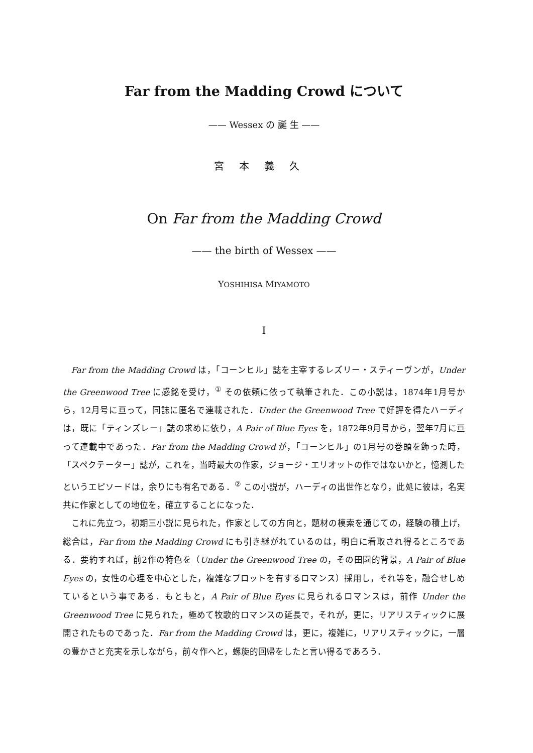Far from the Madding Crowd について
—— Wessex の 誕 生 ——
宮本義久
On Far from the Madding Crowd
—— the birth of Wessex ——
YOSHIHISA MIYAMOTO
I
Far from the Madding Crowd は，「コーンヒル」誌を主宰するレズリー・スティーヴンが，Under the Greenwood Tree に感銘を受け，<sup>①</sup> その依頼に依って執筆された．この小説は，1874年1月号から，12月号に亘って，同誌に匿名で連載された．Under the Greenwood Tree で好評を得たハーディは，既に「ティンズレー」誌の求めに依り，A Pair of Blue Eyes を，1872年9月号から，翌年7月に亘って連載中であった．Far from the Madding Crowd が，「コーンヒル」の1月号の巻頭を飾った時，「スペクテーター」誌が，これを，当時最大の作家，ジョージ・エリオットの作ではないかと，憶測したというエピソードは，余りにも有名である．<sup>②</sup> この小説が，ハーディの出世作となり，此処に彼は，名実共に作家としての地位を，確立することになった．
これに先立つ，初期三小説に見られた，作家としての方向と，題材の模索を通じての，経験の積上げ，総合は，Far from the Madding Crowd にも引き継がれているのは，明白に看取され得るところである．要約すれば，前2作の特色を（Under the Greenwood Tree の，その田園的背景，A Pair of Blue Eyes の，女性の心理を中心とした，複雑なプロットを有するロマンス）採用し，それ等を，融合せしめているという事である．もともと，A Pair of Blue Eyes に見られるロマンスは，前作 Under the Greenwood Tree に見られた，極めて牧歌的ロマンスの延長で，それが，更に，リアリスティックに展開されたものであった．Far from the Madding Crowd は，更に，複雑に，リアリスティックに，一層の豊かさと充実を示しながら，前々作へと，螺旋的回帰をしたと言い得るであろう．